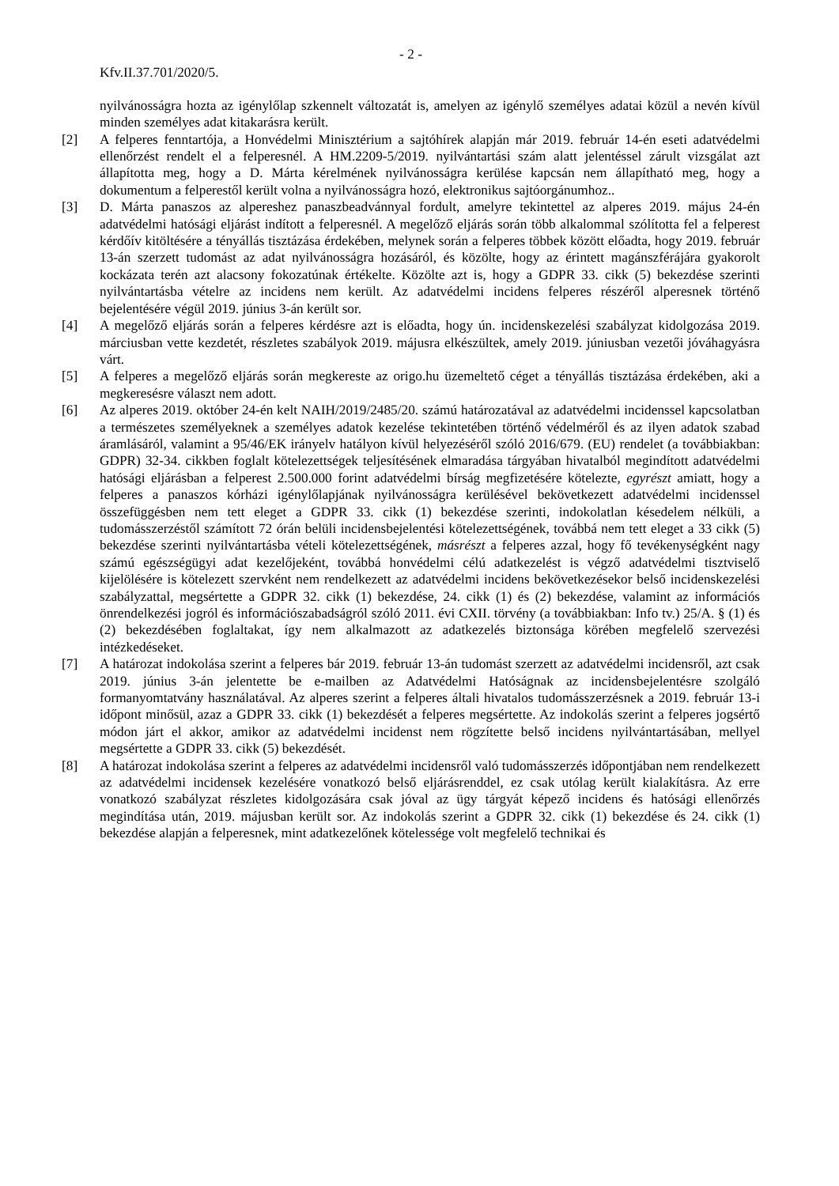- 2 -
Kfv.II.37.701/2020/5.
nyilvánosságra hozta az igénylőlap szkennelt változatát is, amelyen az igénylő személyes adatai közül a nevén kívül minden személyes adat kitakarásra került.
[2] A felperes fenntartója, a Honvédelmi Minisztérium a sajtóhírek alapján már 2019. február 14-én eseti adatvédelmi ellenőrzést rendelt el a felperesnél. A HM.2209-5/2019. nyilvántartási szám alatt jelentéssel zárult vizsgálat azt állapította meg, hogy a D. Márta kérelmének nyilvánosságra kerülése kapcsán nem állapítható meg, hogy a dokumentum a felperestől került volna a nyilvánosságra hozó, elektronikus sajtóorgánumhoz..
[3] D. Márta panaszos az alpereshez panaszbeadvánnyal fordult, amelyre tekintettel az alperes 2019. május 24-én adatvédelmi hatósági eljárást indított a felperesnél. A megelőző eljárás során több alkalommal szólította fel a felperest kérdőív kitöltésére a tényállás tisztázása érdekében, melynek során a felperes többek között előadta, hogy 2019. február 13-án szerzett tudomást az adat nyilvánosságra hozásáról, és közölte, hogy az érintett magánszférájára gyakorolt kockázata terén azt alacsony fokozatúnak értékelte. Közölte azt is, hogy a GDPR 33. cikk (5) bekezdése szerinti nyilvántartásba vételre az incidens nem került. Az adatvédelmi incidens felperes részéről alperesnek történő bejelentésére végül 2019. június 3-án került sor.
[4] A megelőző eljárás során a felperes kérdésre azt is előadta, hogy ún. incidenskezelési szabályzat kidolgozása 2019. márciusban vette kezdetét, részletes szabályok 2019. májusra elkészültek, amely 2019. júniusban vezetői jóváhagyásra várt.
[5] A felperes a megelőző eljárás során megkereste az origo.hu üzemeltető céget a tényállás tisztázása érdekében, aki a megkeresésre választ nem adott.
[6] Az alperes 2019. október 24-én kelt NAIH/2019/2485/20. számú határozatával az adatvédelmi incidenssel kapcsolatban a természetes személyeknek a személyes adatok kezelése tekintetében történő védelméről és az ilyen adatok szabad áramlásáról, valamint a 95/46/EK irányelv hatályon kívül helyezéséről szóló 2016/679. (EU) rendelet (a továbbiakban: GDPR) 32-34. cikkben foglalt kötelezettségek teljesítésének elmaradása tárgyában hivatalból megindított adatvédelmi hatósági eljárásban a felperest 2.500.000 forint adatvédelmi bírság megfizetésére kötelezte, egyrészt amiatt, hogy a felperes a panaszos kórházi igénylőlapjának nyilvánosságra kerülésével bekövetkezett adatvédelmi incidenssel összefüggésben nem tett eleget a GDPR 33. cikk (1) bekezdése szerinti, indokolatlan késedelem nélküli, a tudomásszerzéstől számított 72 órán belüli incidensbejelentési kötelezettségének, továbbá nem tett eleget a 33 cikk (5) bekezdése szerinti nyilvántartásba vételi kötelezettségének, másrészt a felperes azzal, hogy fő tevékenységként nagy számú egészségügyi adat kezelőjeként, továbbá honvédelmi célú adatkezelést is végző adatvédelmi tisztviselő kijelölésére is kötelezett szervként nem rendelkezett az adatvédelmi incidens bekövetkezésekor belső incidenskezelési szabályzattal, megsértette a GDPR 32. cikk (1) bekezdése, 24. cikk (1) és (2) bekezdése, valamint az információs önrendelkezési jogról és információszabadságról szóló 2011. évi CXII. törvény (a továbbiakban: Info tv.) 25/A. § (1) és (2) bekezdésében foglaltakat, így nem alkalmazott az adatkezelés biztonsága körében megfelelő szervezési intézkedéseket.
[7] A határozat indokolása szerint a felperes bár 2019. február 13-án tudomást szerzett az adatvédelmi incidensről, azt csak 2019. június 3-án jelentette be e-mailben az Adatvédelmi Hatóságnak az incidensbejelentésre szolgáló formanyomtatvány használatával. Az alperes szerint a felperes általi hivatalos tudomásszerzésnek a 2019. február 13-i időpont minősül, azaz a GDPR 33. cikk (1) bekezdését a felperes megsértette. Az indokolás szerint a felperes jogsértő módon járt el akkor, amikor az adatvédelmi incidenst nem rögzítette belső incidens nyilvántartásában, mellyel megsértette a GDPR 33. cikk (5) bekezdését.
[8] A határozat indokolása szerint a felperes az adatvédelmi incidensről való tudomásszerzés időpontjában nem rendelkezett az adatvédelmi incidensek kezelésére vonatkozó belső eljárásrenddel, ez csak utólag került kialakításra. Az erre vonatkozó szabályzat részletes kidolgozására csak jóval az ügy tárgyát képező incidens és hatósági ellenőrzés megindítása után, 2019. májusban került sor. Az indokolás szerint a GDPR 32. cikk (1) bekezdése és 24. cikk (1) bekezdése alapján a felperesnek, mint adatkezelőnek kötelessége volt megfelelő technikai és